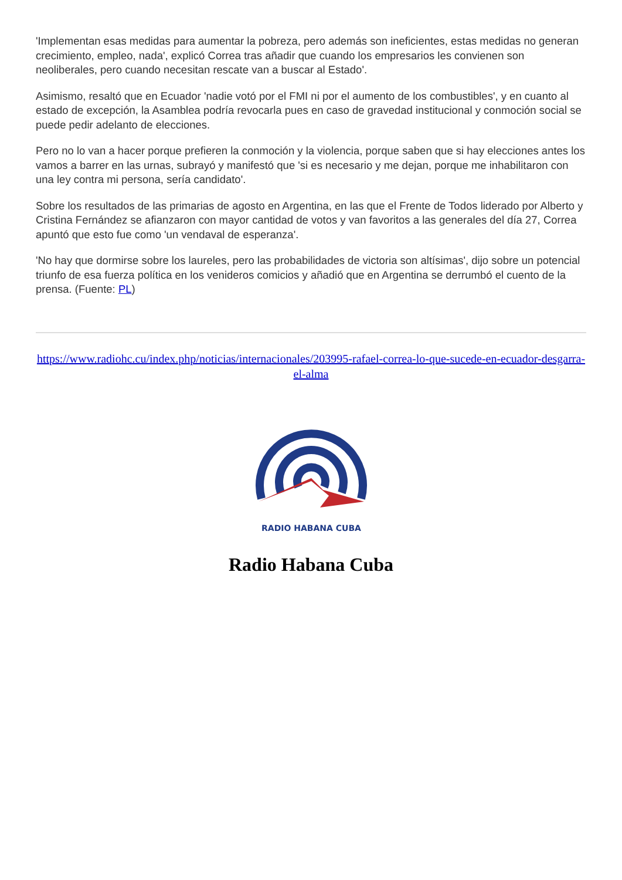'Implementan esas medidas para aumentar la pobreza, pero además son ineficientes, estas medidas no generan crecimiento, empleo, nada', explicó Correa tras añadir que cuando los empresarios les convienen son neoliberales, pero cuando necesitan rescate van a buscar al Estado'.
Asimismo, resaltó que en Ecuador 'nadie votó por el FMI ni por el aumento de los combustibles', y en cuanto al estado de excepción, la Asamblea podría revocarla pues en caso de gravedad institucional y conmoción social se puede pedir adelanto de elecciones.
Pero no lo van a hacer porque prefieren la conmoción y la violencia, porque saben que si hay elecciones antes los vamos a barrer en las urnas, subrayó y manifestó que 'si es necesario y me dejan, porque me inhabilitaron con una ley contra mi persona, sería candidato'.
Sobre los resultados de las primarias de agosto en Argentina, en las que el Frente de Todos liderado por Alberto y Cristina Fernández se afianzaron con mayor cantidad de votos y van favoritos a las generales del día 27, Correa apuntó que esto fue como 'un vendaval de esperanza'.
'No hay que dormirse sobre los laureles, pero las probabilidades de victoria son altísimas', dijo sobre un potencial triunfo de esa fuerza política en los venideros comicios y añadió que en Argentina se derrumbó el cuento de la prensa. (Fuente: PL)
https://www.radiohc.cu/index.php/noticias/internacionales/203995-rafael-correa-lo-que-sucede-en-ecuador-desgarra-el-alma
RADIO HABANA CUBA
Radio Habana Cuba